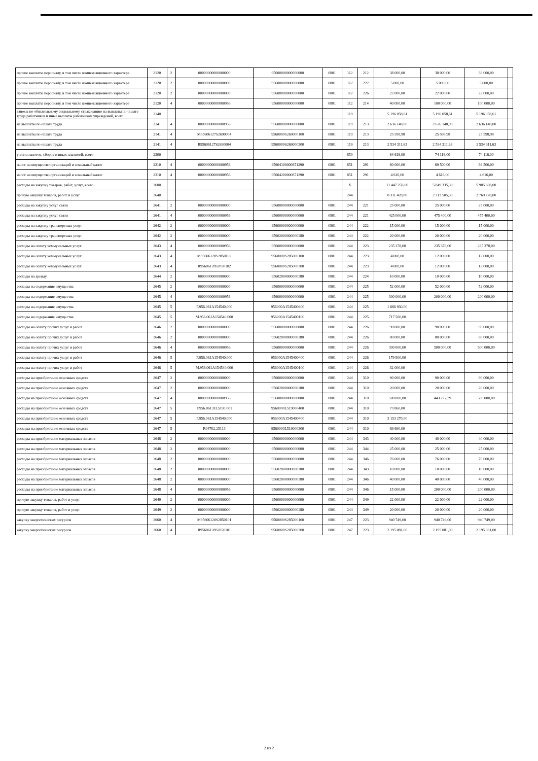| прочие выплаты персоналу, в том числе компенсационного характера | 2120 | 2 | 00000000000000000 | 95600000000000000 | 0801 | 112 | 212 | 38 000,00 | 38 000,00 | 38 000,00 | |
| прочие выплаты персоналу, в том числе компенсационного характера | 2120 | 2 | 00000000000000000 | 95600000000000000 | 0801 | 112 | 222 | 5 000,00 | 5 000,00 | 5 000,00 | |
| прочие выплаты персоналу, в том числе компенсационного характера | 2120 | 2 | 00000000000000000 | 95600000000000000 | 0801 | 112 | 226 | 22 000,00 | 22 000,00 | 22 000,00 | |
| прочие выплаты персоналу, в том числе компенсационного характера | 2120 | 4 | 00000000000000956 | 95600000000000000 | 0801 | 112 | 214 | 40 000,00 | 100 000,00 | 100 000,00 | |
| взносы по обязательному социальному страхованию на выплаты по оплате труда работников и иные выплаты работникам учреждений, всего | 2140 | | | | | 119 | | 5 196 058,61 | 5 196 058,61 | 5 196 058,61 | |
| на выплаты по оплате труда | 2141 | 4 | 00000000000000956 | 95600000000000000 | 0801 | 119 | 213 | 2 636 148,00 | 2 636 148,00 | 2 636 148,00 | |
| на выплаты по оплате труда | 2141 | 4 | M95606127S2690004 | 9560000S269000100 | 0801 | 119 | 213 | 25 598,98 | 25 598,98 | 25 598,98 | |
| на выплаты по оплате труда | 2141 | 4 | R95606127S2690004 | 9560000S269000300 | 0801 | 119 | 213 | 2 534 311,63 | 2 534 311,63 | 2 534 311,63 | |
| уплата налогов, сборов и иных платежей, всего | 2300 | | | | | 850 | | 64 616,00 | 74 116,00 | 74 116,00 | |
| налог на имущество организаций и земельный налог | 2310 | 4 | 00000000000000956 | 95604100000851290 | 0801 | 851 | 291 | 60 000,00 | 69 500,00 | 69 500,00 | |
| налог на имущество организаций и земельный налог | 2310 | 4 | 00000000000000956 | 95604200000851290 | 0801 | 851 | 291 | 4 616,00 | 4 616,00 | 4 616,00 | |
| расходы на закупку товаров, работ, услуг, всего | 2600 | | | | | X | | 11 447 258,00 | 5 849 335,39 | 5 905 608,00 | |
| прочую закупку товаров, работ и услуг | 2640 | | | | | 244 | | 8 311 428,00 | 2 713 505,39 | 2 769 778,00 | |
| расходы на закупку услуг связи | 2641 | 2 | 00000000000000000 | 95600000000000000 | 0801 | 244 | 221 | 25 000,00 | 25 000,00 | 25 000,00 | |
| расходы на закупку услуг связи | 2641 | 4 | 00000000000000956 | 95600000000000000 | 0801 | 244 | 221 | 425 000,00 | 475 400,00 | 475 400,00 | |
| расходы на закупку транспортных услуг | 2642 | 2 | 00000000000000000 | 95600000000000000 | 0801 | 244 | 222 | 15 000,00 | 15 000,00 | 15 000,00 | |
| расходы на закупку транспортных услуг | 2642 | 2 | 00000000000000000 | 95602000000000180 | 0801 | 244 | 222 | 20 000,00 | 20 000,00 | 20 000,00 | |
| расходы на оплату коммунальных услуг | 2643 | 4 | 00000000000000956 | 95600000000000000 | 0801 | 244 | 223 | 235 378,00 | 235 378,00 | 235 378,00 | |
| расходы на оплату коммунальных услуг | 2643 | 4 | M95606128S2850102 | 9560000S285000100 | 0801 | 244 | 223 | 4 000,00 | 12 000,00 | 12 000,00 | |
| расходы на оплату коммунальных услуг | 2643 | 4 | R95606128S2850102 | 9560000S285000300 | 0801 | 244 | 223 | 4 000,00 | 12 000,00 | 12 000,00 | |
| расходы на аренду | 2644 | 2 | 00000000000000000 | 95602000000000180 | 0801 | 244 | 224 | 10 000,00 | 10 000,00 | 10 000,00 | |
| расходы на содержание имущества | 2645 | 2 | 00000000000000000 | 95600000000000000 | 0801 | 244 | 225 | 52 000,00 | 52 000,00 | 52 000,00 | |
| расходы на содержание имущества | 2645 | 4 | 00000000000000956 | 95600000000000000 | 0801 | 244 | 225 | 300 000,00 | 200 000,00 | 200 000,00 | |
| расходы на содержание имущества | 2645 | 5 | F.956.061A154540.000 | 956000A1545400400 | 0801 | 244 | 225 | 1 666 930,00 | | | |
| расходы на содержание имущества | 2645 | 5 | M.956.061A154540.000 | 956000A1545400100 | 0801 | 244 | 225 | 717 500,00 | | | |
| расходы на оплату прочих услуг и работ | 2646 | 2 | 00000000000000000 | 95600000000000000 | 0801 | 244 | 226 | 90 000,00 | 90 000,00 | 90 000,00 | |
| расходы на оплату прочих услуг и работ | 2646 | 2 | 00000000000000000 | 95602000000000180 | 0801 | 244 | 226 | 80 000,00 | 80 000,00 | 80 000,00 | |
| расходы на оплату прочих услуг и работ | 2646 | 4 | 00000000000000956 | 95600000000000000 | 0801 | 244 | 226 | 300 000,00 | 500 000,00 | 500 000,00 | |
| расходы на оплату прочих услуг и работ | 2646 | 5 | F.956.061A154540.000 | 956000A1545400400 | 0801 | 244 | 226 | 179 800,00 | | | |
| расходы на оплату прочих услуг и работ | 2646 | 5 | M.956.061A154540.000 | 956000A1545400100 | 0801 | 244 | 226 | 32 000,00 | | | |
| расходы на приобретение основных средств | 2647 | 2 | 00000000000000000 | 95600000000000000 | 0801 | 244 | 310 | 90 000,00 | 90 000,00 | 90 000,00 | |
| расходы на приобретение основных средств | 2647 | 2 | 00000000000000000 | 95602000000000180 | 0801 | 244 | 310 | 20 000,00 | 20 000,00 | 20 000,00 | |
| расходы на приобретение основных средств | 2647 | 4 | 00000000000000956 | 95600000000000000 | 0801 | 244 | 310 | 500 000,00 | 443 727,39 | 500 000,00 | |
| расходы на приобретение основных средств | 2647 | 5 | F.956.06131L5190.001 | 9560000L519000400 | 0801 | 244 | 310 | 73 860,00 | | | |
| расходы на приобретение основных средств | 2647 | 5 | F.956.061A154540.000 | 956000A1545400400 | 0801 | 244 | 310 | 3 153 270,00 | | | |
| расходы на приобретение основных средств | 2647 | 5 | R04702.25113 | 9560000L519000300 | 0801 | 244 | 310 | 69 690,00 | | | |
| расходы на приобретение материальных запасов | 2648 | 2 | 00000000000000000 | 95600000000000000 | 0801 | 244 | 343 | 40 000,00 | 40 000,00 | 40 000,00 | |
| расходы на приобретение материальных запасов | 2648 | 2 | 00000000000000000 | 95600000000000000 | 0801 | 244 | 344 | 25 000,00 | 25 000,00 | 25 000,00 | |
| расходы на приобретение материальных запасов | 2648 | 2 | 00000000000000000 | 95600000000000000 | 0801 | 244 | 346 | 76 000,00 | 76 000,00 | 76 000,00 | |
| расходы на приобретение материальных запасов | 2648 | 2 | 00000000000000000 | 95602000000000180 | 0801 | 244 | 343 | 10 000,00 | 10 000,00 | 10 000,00 | |
| расходы на приобретение материальных запасов | 2648 | 2 | 00000000000000000 | 95602000000000180 | 0801 | 244 | 346 | 40 000,00 | 40 000,00 | 40 000,00 | |
| расходы на приобретение материальных запасов | 2648 | 4 | 00000000000000956 | 95600000000000000 | 0801 | 244 | 346 | 15 000,00 | 200 000,00 | 200 000,00 | |
| прочую закупку товаров, работ и услуг | 2649 | 2 | 00000000000000000 | 95600000000000000 | 0801 | 244 | 349 | 22 000,00 | 22 000,00 | 22 000,00 | |
| прочую закупку товаров, работ и услуг | 2649 | 2 | 00000000000000000 | 95602000000000180 | 0801 | 244 | 349 | 20 000,00 | 20 000,00 | 20 000,00 | |
| закупку энергетических ресурсов | 2660 | 4 | M95606128S2850101 | 9560000S285000100 | 0801 | 247 | 223 | 940 749,00 | 940 749,00 | 940 749,00 | |
| закупку энергетических ресурсов | 2660 | 4 | R95606128S2850101 | 9560000S285000300 | 0801 | 247 | 223 | 2 195 081,00 | 2 195 081,00 | 2 195 081,00 | |
2 из 2